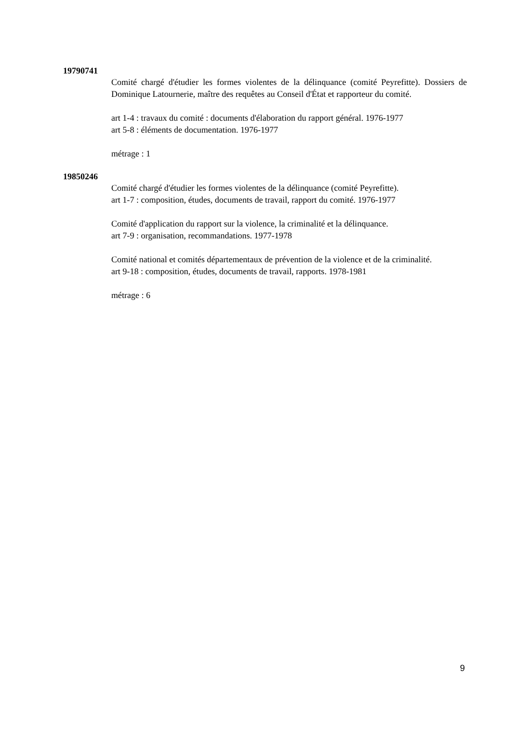19790741
Comité chargé d'étudier les formes violentes de la délinquance (comité Peyrefitte). Dossiers de Dominique Latournerie, maître des requêtes au Conseil d'État et rapporteur du comité.
art 1-4 : travaux du comité : documents d'élaboration du rapport général. 1976-1977
art 5-8 : éléments de documentation. 1976-1977
métrage : 1
19850246
Comité chargé d'étudier les formes violentes de la délinquance (comité Peyrefitte).
art 1-7 : composition, études, documents de travail, rapport du comité. 1976-1977
Comité d'application du rapport sur la violence, la criminalité et la délinquance.
art 7-9 : organisation, recommandations. 1977-1978
Comité national et comités départementaux de prévention de la violence et de la criminalité.
art 9-18 : composition, études, documents de travail, rapports. 1978-1981
métrage : 6
9